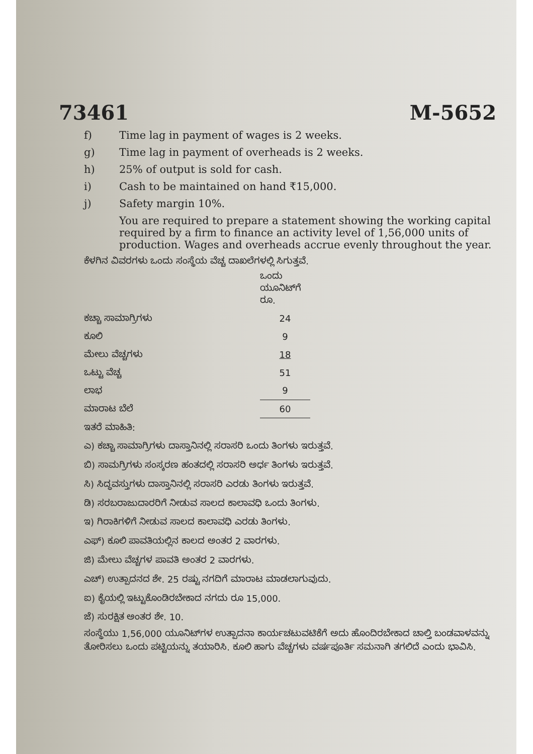73461 M-5652
f) Time lag in payment of wages is 2 weeks.
g) Time lag in payment of overheads is 2 weeks.
h) 25% of output is sold for cash.
i) Cash to be maintained on hand ₹15,000.
j) Safety margin 10%.
You are required to prepare a statement showing the working capital required by a firm to finance an activity level of 1,56,000 units of production. Wages and overheads accrue evenly throughout the year.
ಕೆಳಗಿನ ವಿವರಗಳು ಒಂದು ಸಂಸ್ಥೆಯ ವೆಚ್ಚ ದಾಖಲೆಗಳಲ್ಲಿ ಸಿಗುತ್ತವೆ.
| | ಒಂದು ಯೂನಿಟ್‌ಗೆ ರೂ. |
| ಕಚ್ಚಾ ಸಾಮಾಗ್ರಿಗಳು | 24 |
| ಕೂಲಿ | 9 |
| ಮೇಲು ವೆಚ್ಚಗಳು | 18 |
| ಒಟ್ಟು ವೆಚ್ಚ | 51 |
| ಲಾಭ | 9 |
| ಮಾರಾಟ ಬೆಲೆ | 60 |
ಇತರೆ ಮಾಹಿತಿ:
ಎ) ಕಚ್ಚಾ ಸಾಮಾಗ್ರಿಗಳು ದಾಸ್ತಾನಿನಲ್ಲಿ ಸರಾಸರಿ ಒಂದು ತಿಂಗಳು ಇರುತ್ತವೆ.
ಬಿ) ಸಾಮಗ್ರಿಗಳು ಸಂಸ್ಕರಣ ಹಂತದಲ್ಲಿ ಸರಾಸರಿ ಅರ್ಧ ತಿಂಗಳು ಇರುತ್ತವೆ.
ಸಿ) ಸಿದ್ಧವಸ್ತುಗಳು ದಾಸ್ತಾನಿನಲ್ಲಿ ಸರಾಸರಿ ಎರಡು ತಿಂಗಳು ಇರುತ್ತವೆ.
ಡಿ) ಸರಬರಾಜುದಾರರಿಗೆ ನೀಡುವ ಸಾಲದ ಕಾಲಾವಧಿ ಒಂದು ತಿಂಗಳು.
ಇ) ಗಿರಾಕಿಗಳಿಗೆ ನೀಡುವ ಸಾಲದ ಕಾಲಾವಧಿ ಎರಡು ತಿಂಗಳು.
ಎಫ್) ಕೂಲಿ ಪಾವತಿಯಲ್ಲಿನ ಕಾಲದ ಅಂತರ 2 ವಾರಗಳು.
ಜಿ) ಮೇಲು ವೆಚ್ಚಗಳ ಪಾವತಿ ಅಂತರ 2 ವಾರಗಳು.
ಎಚ್) ಉತ್ಪಾದನದ ಶೇ. 25 ರಷ್ಟು ನಗದಿಗೆ ಮಾರಾಟ ಮಾಡಲಾಗುವುದು.
ಐ) ಕೈಯಲ್ಲಿ ಇಟ್ಟುಕೊಂಡಿರಬೇಕಾದ ನಗದು ರೂ 15,000.
ಜೆ) ಸುರಕ್ಷಿತ ಅಂತರ ಶೇ. 10.
ಸಂಸ್ಥೆಯು 1,56,000 ಯೂನಿಟ್‌ಗಳ ಉತ್ಪಾದನಾ ಕಾರ್ಯಚಟುವಟಿಕೆಗೆ ಅದು ಹೊಂದಿರಬೇಕಾದ ಚಾಲ್ತಿ ಬಂಡವಾಳವನ್ನು ತೋರಿಸಲು ಒಂದು ಪಟ್ಟಿಯನ್ನು ತಯಾರಿಸಿ. ಕೂಲಿ ಹಾಗು ವೆಚ್ಚಗಳು ವರ್ಷಪೂರ್ತಿ ಸಮನಾಗಿ ತಗಲಿದೆ ಎಂದು ಭಾವಿಸಿ.